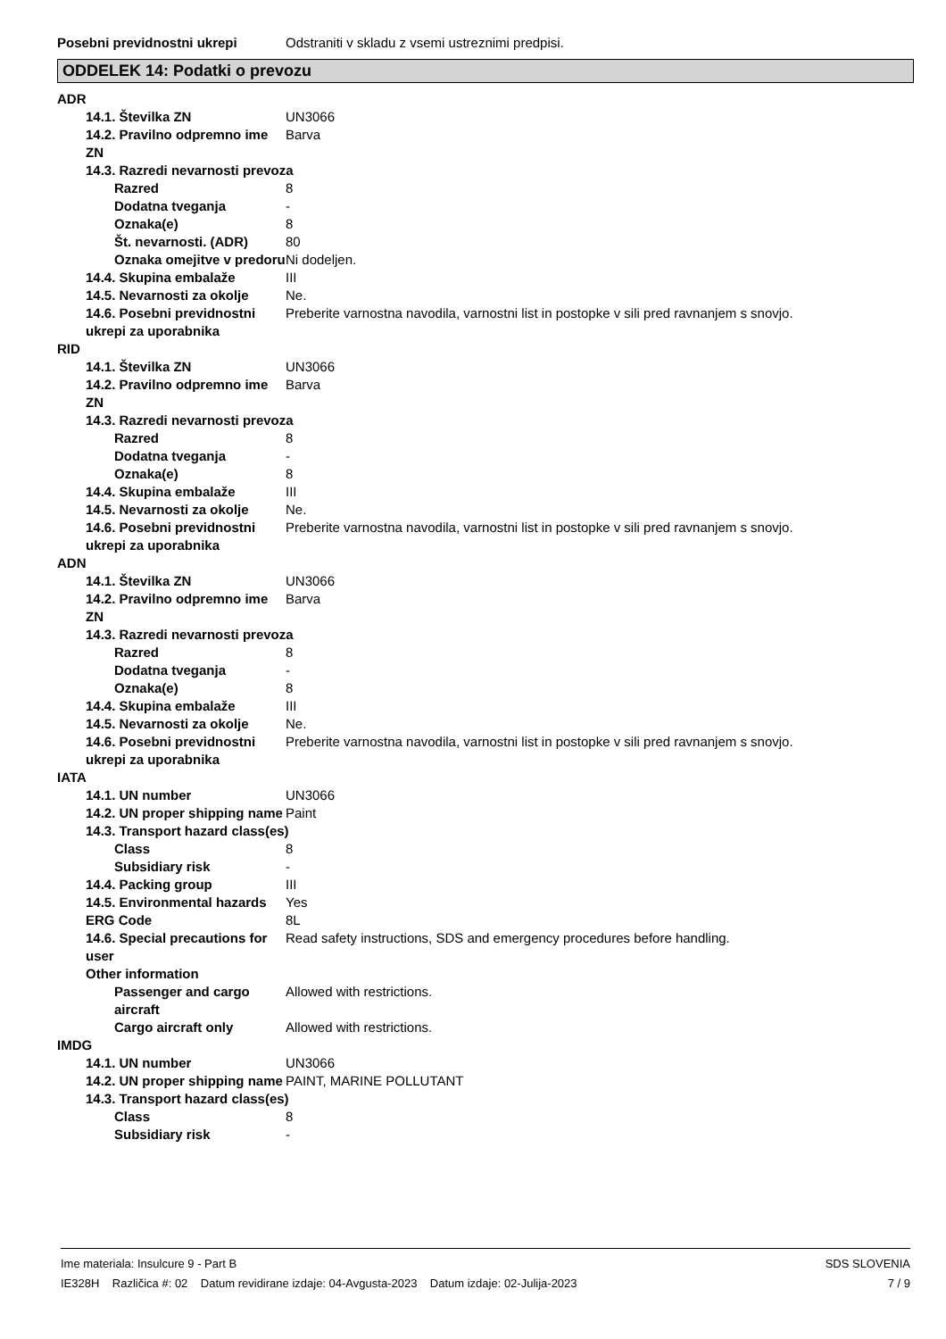Posebni previdnostni ukrepi Odstraniti v skladu z vsemi ustreznimi predpisi.
ODDELEK 14: Podatki o prevozu
ADR
14.1. Številka ZN UN3066
14.2. Pravilno odpremno ime ZN
Barva
14.3. Razredi nevarnosti prevoza
Razred 8
Dodatna tveganja -
Oznaka(e) 8
Št. nevarnosti. (ADR) 80
Oznaka omejitve v predoru
Ni dodeljen.
14.4. Skupina embalaže III
14.5. Nevarnosti za okolje
Ne.
14.6. Posebni previdnostni ukrepi za uporabnika
Preberite varnostna navodila, varnostni list in postopke v sili pred ravnanjem s snovjo.
RID
14.1. Številka ZN UN3066
14.2. Pravilno odpremno ime ZN
Barva
14.3. Razredi nevarnosti prevoza
Razred 8
Dodatna tveganja -
Oznaka(e) 8
14.4. Skupina embalaže III
14.5. Nevarnosti za okolje
Ne.
14.6. Posebni previdnostni ukrepi za uporabnika
Preberite varnostna navodila, varnostni list in postopke v sili pred ravnanjem s snovjo.
ADN
14.1. Številka ZN UN3066
14.2. Pravilno odpremno ime ZN
Barva
14.3. Razredi nevarnosti prevoza
Razred 8
Dodatna tveganja -
Oznaka(e) 8
14.4. Skupina embalaže III
14.5. Nevarnosti za okolje
Ne.
14.6. Posebni previdnostni ukrepi za uporabnika
Preberite varnostna navodila, varnostni list in postopke v sili pred ravnanjem s snovjo.
IATA
14.1. UN number UN3066
14.2. UN proper shipping name
Paint
14.3. Transport hazard class(es)
Class 8
Subsidiary risk -
14.4. Packing group III
14.5. Environmental hazards
Yes
ERG Code 8L
14.6. Special precautions for user
Read safety instructions, SDS and emergency procedures before handling.
Other information
Passenger and cargo aircraft
Allowed with restrictions.
Cargo aircraft only Allowed with restrictions.
IMDG
14.1. UN number UN3066
14.2. UN proper shipping name
PAINT, MARINE POLLUTANT
14.3. Transport hazard class(es)
Class 8
Subsidiary risk -
Ime materiala: Insulcure 9 - Part B
IE328H Različica #: 02 Datum revidirane izdaje: 04-Avgusta-2023 Datum izdaje: 02-Julija-2023
SDS SLOVENIA
7 / 9